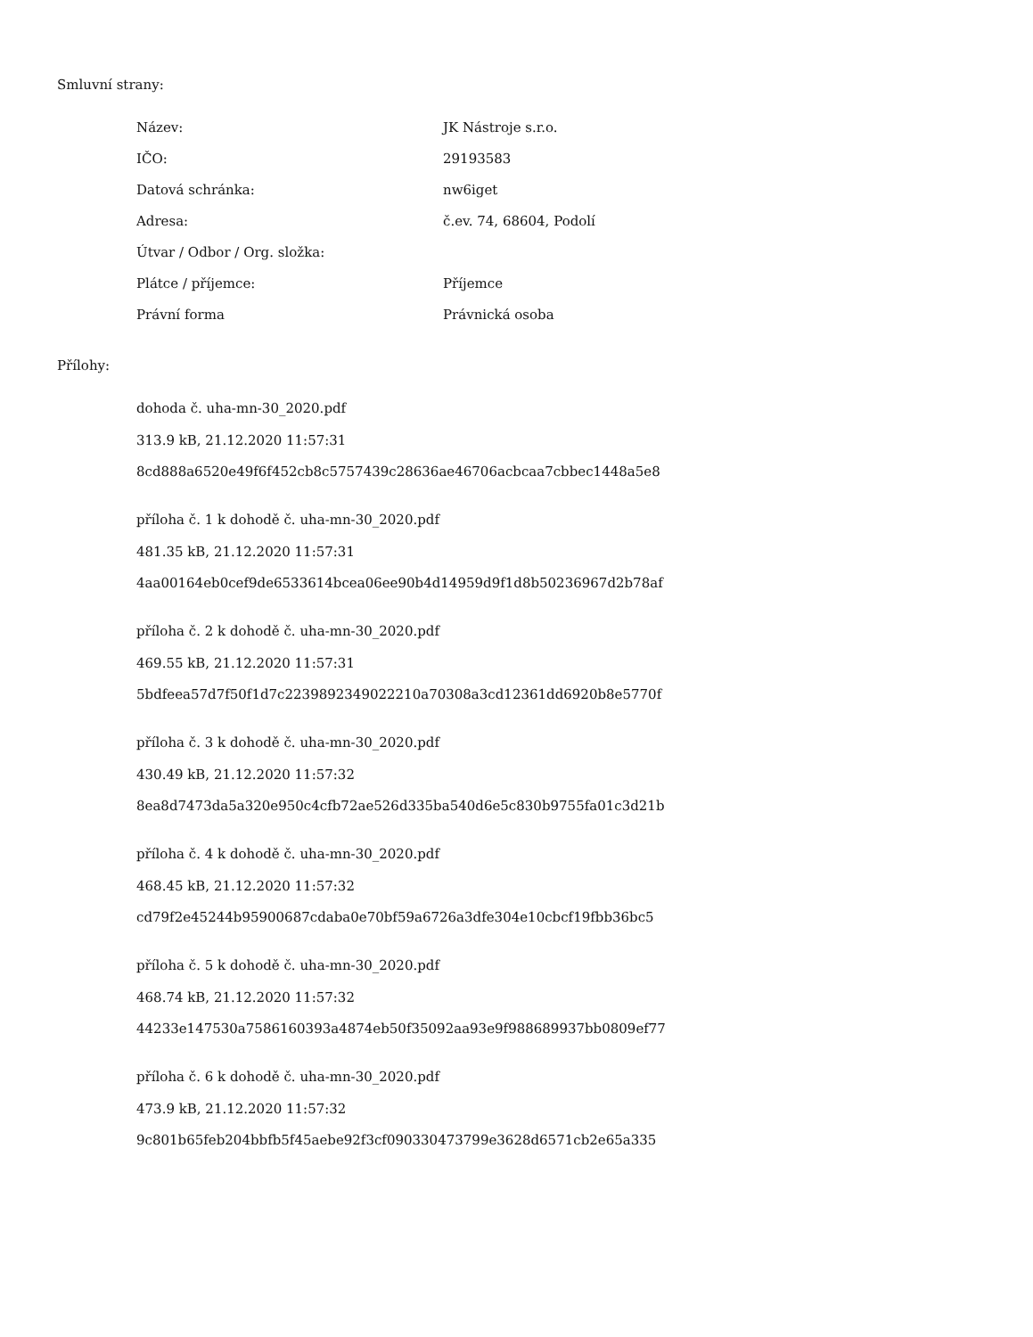Smluvní strany:
| Název: | JK Nástroje s.r.o. |
| IČO: | 29193583 |
| Datová schránka: | nw6iget |
| Adresa: | č.ev. 74, 68604, Podolí |
| Útvar / Odbor / Org. složka: | |
| Plátce / příjemce: | Příjemce |
| Právní forma | Právnická osoba |
Přílohy:
dohoda č. uha-mn-30_2020.pdf
313.9 kB, 21.12.2020 11:57:31
8cd888a6520e49f6f452cb8c5757439c28636ae46706acbcaa7cbbec1448a5e8
příloha č. 1 k dohodě č. uha-mn-30_2020.pdf
481.35 kB, 21.12.2020 11:57:31
4aa00164eb0cef9de6533614bcea06ee90b4d14959d9f1d8b50236967d2b78af
příloha č. 2 k dohodě č. uha-mn-30_2020.pdf
469.55 kB, 21.12.2020 11:57:31
5bdfeea57d7f50f1d7c2239892349022210a70308a3cd12361dd6920b8e5770f
příloha č. 3 k dohodě č. uha-mn-30_2020.pdf
430.49 kB, 21.12.2020 11:57:32
8ea8d7473da5a320e950c4cfb72ae526d335ba540d6e5c830b9755fa01c3d21b
příloha č. 4 k dohodě č. uha-mn-30_2020.pdf
468.45 kB, 21.12.2020 11:57:32
cd79f2e45244b95900687cdaba0e70bf59a6726a3dfe304e10cbcf19fbb36bc5
příloha č. 5 k dohodě č. uha-mn-30_2020.pdf
468.74 kB, 21.12.2020 11:57:32
44233e147530a7586160393a4874eb50f35092aa93e9f988689937bb0809ef77
příloha č. 6 k dohodě č. uha-mn-30_2020.pdf
473.9 kB, 21.12.2020 11:57:32
9c801b65feb204bbfb5f45aebe92f3cf090330473799e3628d6571cb2e65a335